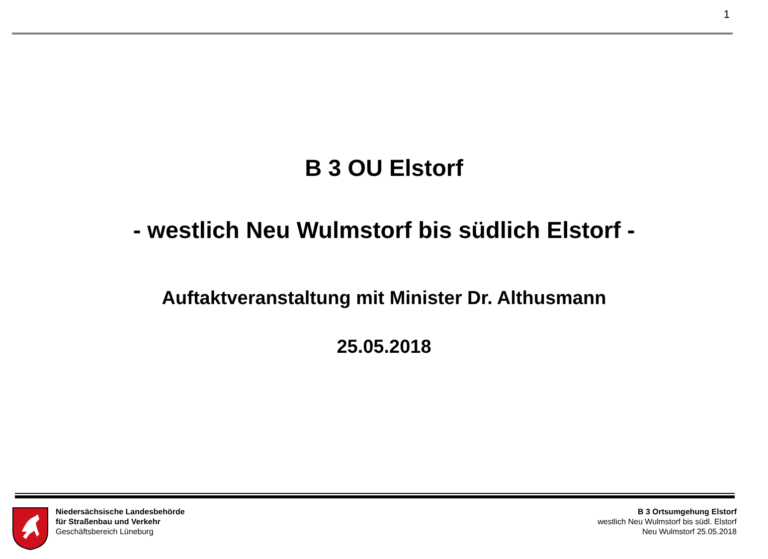1
B 3 OU Elstorf
- westlich Neu Wulmstorf bis südlich Elstorf -
Auftaktveranstaltung mit Minister Dr. Althusmann
25.05.2018
Niedersächsische Landesbehörde
für Straßenbau und Verkehr
Geschäftsbereich Lüneburg
B 3 Ortsumgehung Elstorf
westlich Neu Wulmstorf bis südl. Elstorf
Neu Wulmstorf 25.05.2018